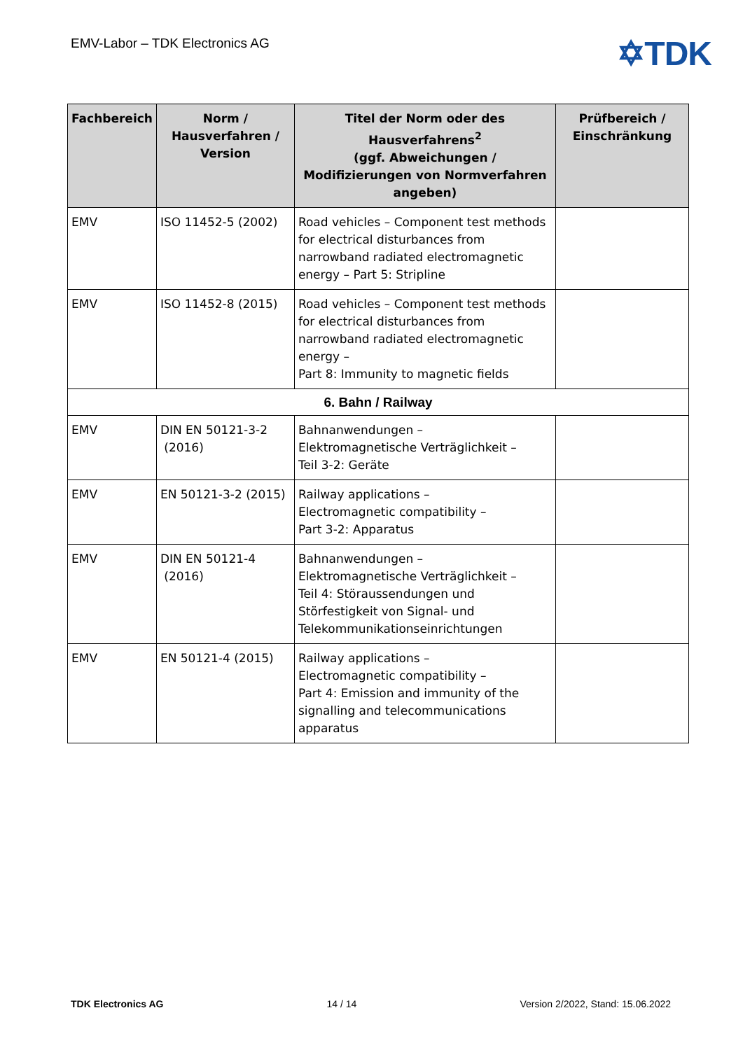EMV-Labor – TDK Electronics AG
✡TDK
| Fachbereich | Norm / Hausverfahren / Version | Titel der Norm oder des Hausverfahrens<sup>2</sup> (ggf. Abweichungen / Modifizierungen von Normverfahren angeben) | Prüfbereich / Einschränkung |
| --- | --- | --- | --- |
| EMV | ISO 11452-5 (2002) | Road vehicles – Component test methods for electrical disturbances from narrowband radiated electromagnetic energy – Part 5: Stripline | |
| EMV | ISO 11452-8 (2015) | Road vehicles – Component test methods for electrical disturbances from narrowband radiated electromagnetic energy – Part 8: Immunity to magnetic fields | |
| 6. Bahn / Railway | | | |
| EMV | DIN EN 50121-3-2 (2016) | Bahnanwendungen – Elektromagnetische Verträglichkeit – Teil 3-2: Geräte | |
| EMV | EN 50121-3-2 (2015) | Railway applications – Electromagnetic compatibility – Part 3-2: Apparatus | |
| EMV | DIN EN 50121-4 (2016) | Bahnanwendungen – Elektromagnetische Verträglichkeit – Teil 4: Störaussendungen und Störfestigkeit von Signal- und Telekommunikationseinrichtungen | |
| EMV | EN 50121-4 (2015) | Railway applications – Electromagnetic compatibility – Part 4: Emission and immunity of the signalling and telecommunications apparatus | |
TDK Electronics AG 14 / 14 Version 2/2022, Stand: 15.06.2022